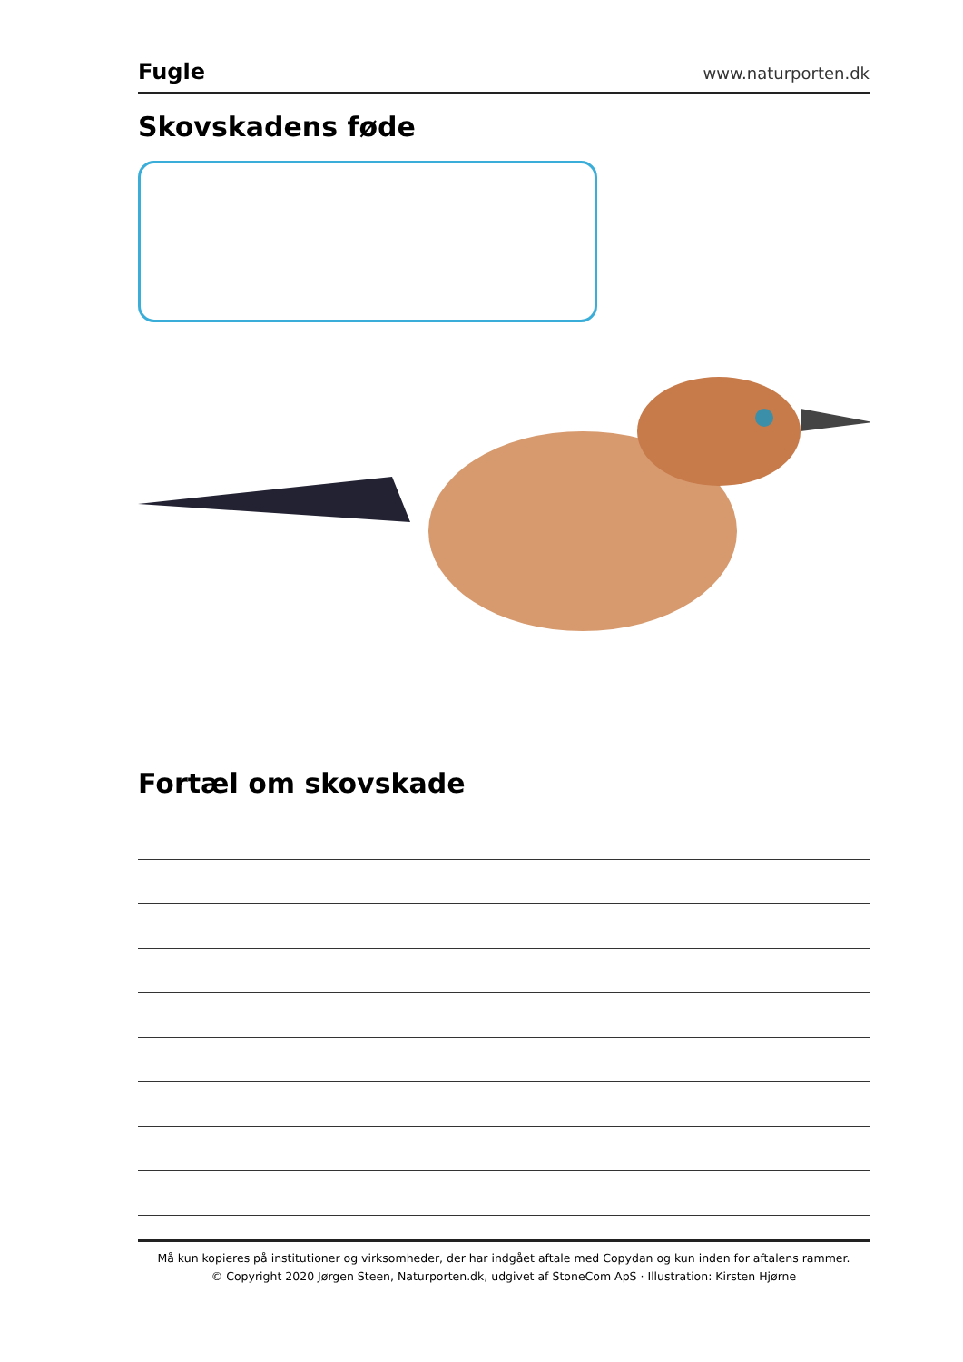Fugle
www.naturporten.dk
Skovskadens føde
Fortæl om skovskade
Må kun kopieres på institutioner og virksomheder, der har indgået aftale med Copydan og kun inden for aftalens rammer.
© Copyright 2020 Jørgen Steen, Naturporten.dk, udgivet af StoneCom ApS · Illustration: Kirsten Hjørne